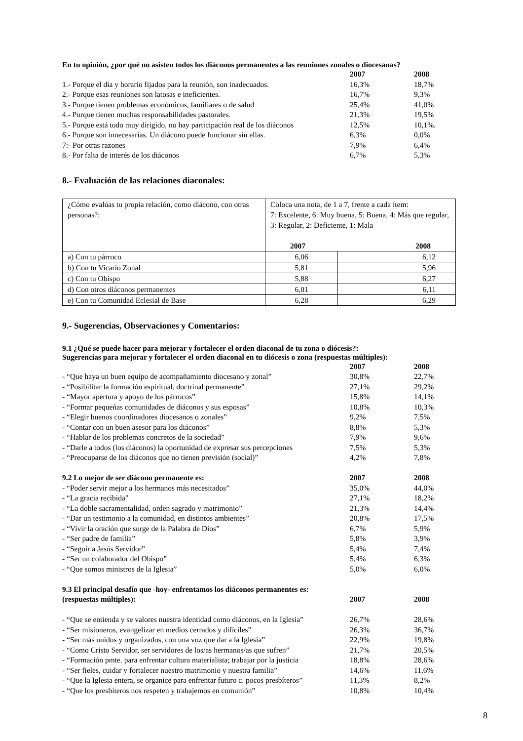En tu opinión, ¿por qué no asisten todos los diáconos permanentes a las reuniones zonales o diocesanas?
| | 2007 | 2008 |
| 1.- Porque el día y horario fijados para la reunión, son inadecuados. | 16,3% | 18,7% |
| 2.- Porque esas reuniones son latosas e ineficientes. | 16,7% | 9,3% |
| 3.- Porque tienen problemas económicos, familiares o de salud | 25,4% | 41,0% |
| 4.- Porque tienen muchas responsabilidades pastorales. | 21,3% | 19,5% |
| 5.- Porque está todo muy dirigido, no hay participación real de los diáconos | 12,5% | 10,1%. |
| 6.- Porque son innecesarias. Un diácono puede funcionar sin ellas. | 6,3% | 0,0% |
| 7:- Por otras razones | 7,9% | 6,4% |
| 8.- Por falta de interés de los diáconos | 6,7% | 5,3% |
8.- Evaluación de las relaciones diaconales:
| ¿Cómo evalúas tu propia relación, como diácono, con otras personas?: | Coloca una nota, de 1 a 7, frente a cada ítem: 7: Excelente, 6: Muy buena, 5: Buena, 4: Más que regular, 3: Regular, 2: Deficiente, 1: Mala 2007 2008 | |
| a) Con tu párroco | 6,06 | 6,12 |
| b) Con tu Vicario Zonal | 5,81 | 5,96 |
| c) Con tu Obispo | 5,88 | 6,27 |
| d) Con otros diáconos permanentes | 6,01 | 6,11 |
| e) Con tu Comunidad Eclesial de Base | 6,28 | 6,29 |
9.- Sugerencias, Observaciones y Comentarios:
9.1 ¿Qué se puede hacer para mejorar y fortalecer el orden diaconal de tu zona o diócesis?:
Sugerencias para mejorar y fortalecer el orden diaconal en tu diócesis o zona (respuestas múltiples):
| | 2007 | 2008 |
| - “Que haya un buen equipo de acompañamiento diocesano y zonal” | 30,8% | 22,7% |
| - “Posibilitar la formación espiritual, doctrinal permanente” | 27,1% | 29,2% |
| - “Mayor apertura y apoyo de los párrocos” | 15,8% | 14,1% |
| - “Formar pequeñas comunidades de diáconos y sus esposas” | 10,8% | 10,3% |
| - “Elegir buenos coordinadores diocesanos o zonales” | 9,2% | 7,5% |
| - “Contar con un buen asesor para los diáconos” | 8,8% | 5,3% |
| - “Hablar de los problemas concretos de la sociedad” | 7,9% | 9,6% |
| - “Darle a todos (los diáconos) la oportunidad de expresar sus percepciones | 7,5% | 5,3% |
| - “Preocuparse de los diáconos que no tienen previsión (social)” | 4,2% | 7,8% |
| 9.2 Lo mejor de ser diácono permanente es: | 2007 | 2008 |
| - “Poder servir mejor a los hermanos más necesitados” | 35,0% | 44,0% |
| - “La gracia recibida” | 27,1% | 18,2% |
| - “La doble sacramentalidad, orden sagrado y matrimonio” | 21,3% | 14,4% |
| - “Dar un testimonio a la comunidad, en distintos ambientes” | 20,8% | 17,5% |
| - “Vivir la oración que surge de la Palabra de Dios” | 6,7% | 5,9% |
| - “Ser padre de familia” | 5,8% | 3,9% |
| - “Seguir a Jesús Servidor” | 5,4% | 7,4% |
| - “Ser un colaborador del Obispo” | 5,4% | 6,3% |
| - “Que somos ministros de la Iglesia” | 5,0% | 6,0% |
| 9.3 El principal desafío que -hoy- enfrentamos los diáconos permanentes es: | | |
| (respuestas múltiples): | 2007 | 2008 |
| - “Que se entienda y se valores nuestra identidad como diáconos, en la Iglesia” | 26,7% | 28,6% |
| - “Ser misioneros, evangelizar en medios cerrados y difíciles” | 26,3% | 36,7% |
| - “Ser más unidos y organizados, con una voz que dar a la Iglesia” | 22,9% | 19,8% |
| - “Como Cristo Servidor, ser servidores de los/as hermanos/as que sufren” | 21,7% | 20,5% |
| - “Formación pmte. para enfrentar cultura materialista; trabajar por la justicia | 18,8% | 28,6% |
| - “Ser fieles, cuidar y fortalecer nuestro matrimonio y nuestra familia” | 14,6% | 11,6% |
| - “Que la Iglesia entera, se organice para enfrentar futuro c. pocos presbíteros” | 11,3% | 8,2% |
| - “Que los presbíteros nos respeten y trabajemos en comunión” | 10,8% | 10,4% |
8